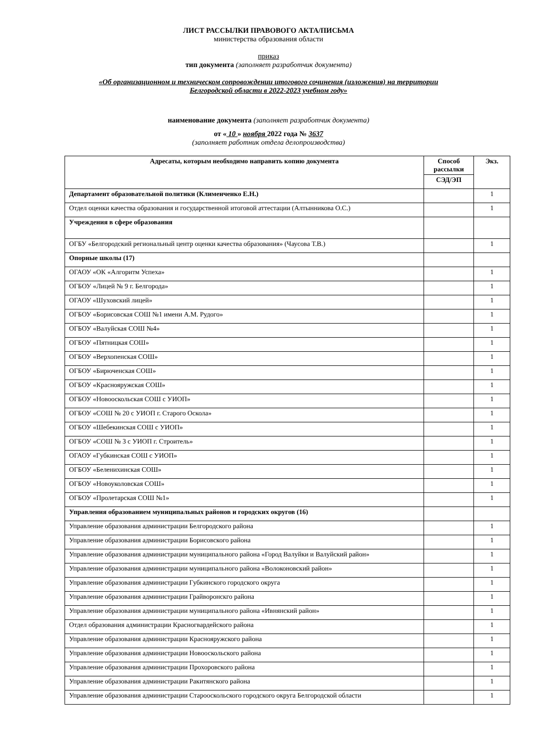ЛИСТ РАССЫЛКИ ПРАВОВОГО АКТА/ПИСЬМА
министерства образования области
приказ
тип документа (заполняет разработчик документа)
«Об организационном и техническом сопровождении итогового сочинения (изложения) на территории
Белгородской области в 2022-2023 учебном году»
наименование документа (заполняет разработчик документа)
от « 10 » ноября 2022 года № 3637
(заполняет работник отдела делопроизводства)
| Адресаты, которым необходимо направить копию документа | Способ рассылки | Экз. |
| --- | --- | --- |
| | СЭД/ЭП | |
| Департамент образовательной политики (Клименченко Е.Н.) | | 1 |
| Отдел оценки качества образования и государственной итоговой аттестации (Алтынникова О.С.) | | 1 |
| Учреждения в сфере образования | | |
| ОГБУ «Белгородский региональный центр оценки качества образования» (Чаусова Т.В.) | | 1 |
| Опорные школы (17) | | |
| ОГАОУ «ОК «Алгоритм Успеха» | | 1 |
| ОГБОУ «Лицей № 9 г. Белгорода» | | 1 |
| ОГАОУ «Шуховский лицей» | | 1 |
| ОГБОУ «Борисовская СОШ №1 имени А.М. Рудого» | | 1 |
| ОГБОУ «Валуйская СОШ №4» | | 1 |
| ОГБОУ «Пятницкая СОШ» | | 1 |
| ОГБОУ «Верхопенская СОШ» | | 1 |
| ОГБОУ «Бирюченская СОШ» | | 1 |
| ОГБОУ «Краснояружская СОШ» | | 1 |
| ОГБОУ «Новооскольская СОШ с УИОП» | | 1 |
| ОГБОУ «СОШ № 20 с УИОП г. Старого Оскола» | | 1 |
| ОГБОУ «Шебекинская СОШ с УИОП» | | 1 |
| ОГБОУ «СОШ № 3 с УИОП г. Строитель» | | 1 |
| ОГАОУ «Губкинская СОШ с УИОП» | | 1 |
| ОГБОУ «Беленихинская СОШ» | | 1 |
| ОГБОУ «Новоуколовская СОШ» | | 1 |
| ОГБОУ «Пролетарская СОШ №1» | | 1 |
| Управления образованием муниципальных районов и городских округов (16) | | |
| Управление образования администрации Белгородского района | | 1 |
| Управление образования администрации Борисовского района | | 1 |
| Управление образования администрации муниципального района «Город Валуйки и Валуйский район» | | 1 |
| Управление образования администрации муниципального района «Волоконовский район» | | 1 |
| Управление образования администрации Губкинского городского округа | | 1 |
| Управление образования администрации Грайворонскго района | | 1 |
| Управление образования администрации муниципального района «Ивнянский район» | | 1 |
| Отдел образования администрации Красногвардейского района | | 1 |
| Управление образования администрации Краснояружского района | | 1 |
| Управление образования администрации Новооскольского района | | 1 |
| Управление образования администрации Прохоровского района | | 1 |
| Управление образования администрации Ракитянского района | | 1 |
| Управление образования администрации Старооскольского городского округа Белгородской области | | 1 |